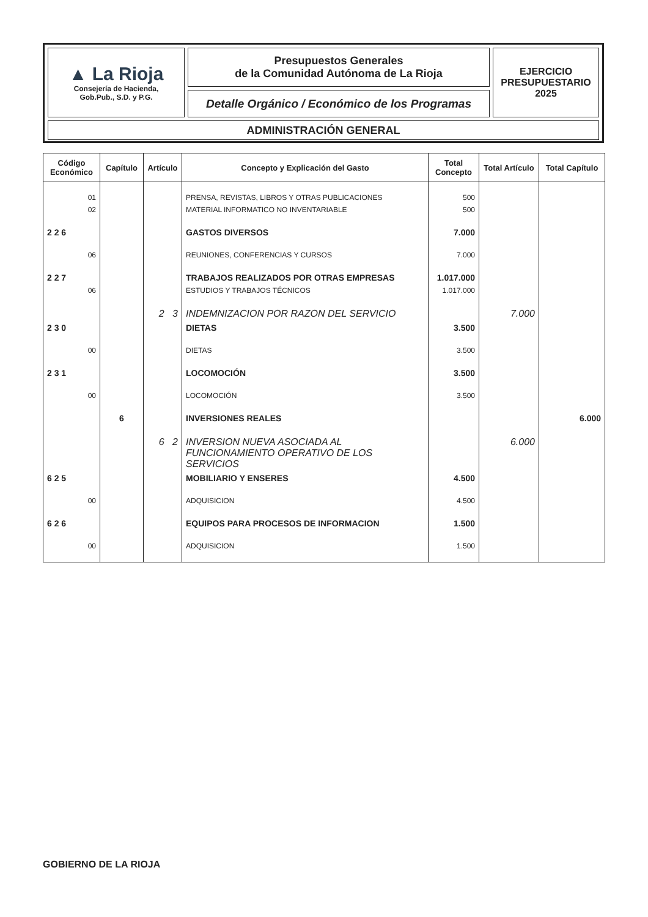| ▲ La Rioja Consejería de Hacienda, Gob.Pub., S.D. y P.G. | Presupuestos Generales de la Comunidad Autónoma de La Rioja | EJERCICIO PRESUPUESTARIO 2025 |
| | Detalle Orgánico / Económico de los Programas | |
| ADMINISTRACIÓN GENERAL | | |
| Código Económico | Capítulo | Artículo | Concepto y Explicación del Gasto | Total Concepto | Total Artículo | Total Capítulo |
| --- | --- | --- | --- | --- | --- | --- |
| 01 | | | PRENSA, REVISTAS, LIBROS Y OTRAS PUBLICACIONES | 500 | | |
| 02 | | | MATERIAL INFORMATICO NO INVENTARIABLE | 500 | | |
| 2 2 6 | | | GASTOS DIVERSOS | 7.000 | | |
| 06 | | | REUNIONES, CONFERENCIAS Y CURSOS | 7.000 | | |
| 2 2 7 | | | TRABAJOS REALIZADOS POR OTRAS EMPRESAS | 1.017.000 | | |
| 06 | | | ESTUDIOS Y TRABAJOS TÉCNICOS | 1.017.000 | | |
| | | 2 3 | INDEMNIZACION POR RAZON DEL SERVICIO | | 7.000 | |
| 2 3 0 | | | DIETAS | 3.500 | | |
| 00 | | | DIETAS | 3.500 | | |
| 2 3 1 | | | LOCOMOCIÓN | 3.500 | | |
| 00 | | | LOCOMOCIÓN | 3.500 | | |
| | 6 | | INVERSIONES REALES | | | 6.000 |
| | | 6 2 | INVERSION NUEVA ASOCIADA AL FUNCIONAMIENTO OPERATIVO DE LOS SERVICIOS | | 6.000 | |
| 6 2 5 | | | MOBILIARIO Y ENSERES | 4.500 | | |
| 00 | | | ADQUISICION | 4.500 | | |
| 6 2 6 | | | EQUIPOS PARA PROCESOS DE INFORMACION | 1.500 | | |
| 00 | | | ADQUISICION | 1.500 | | |
GOBIERNO DE LA RIOJA